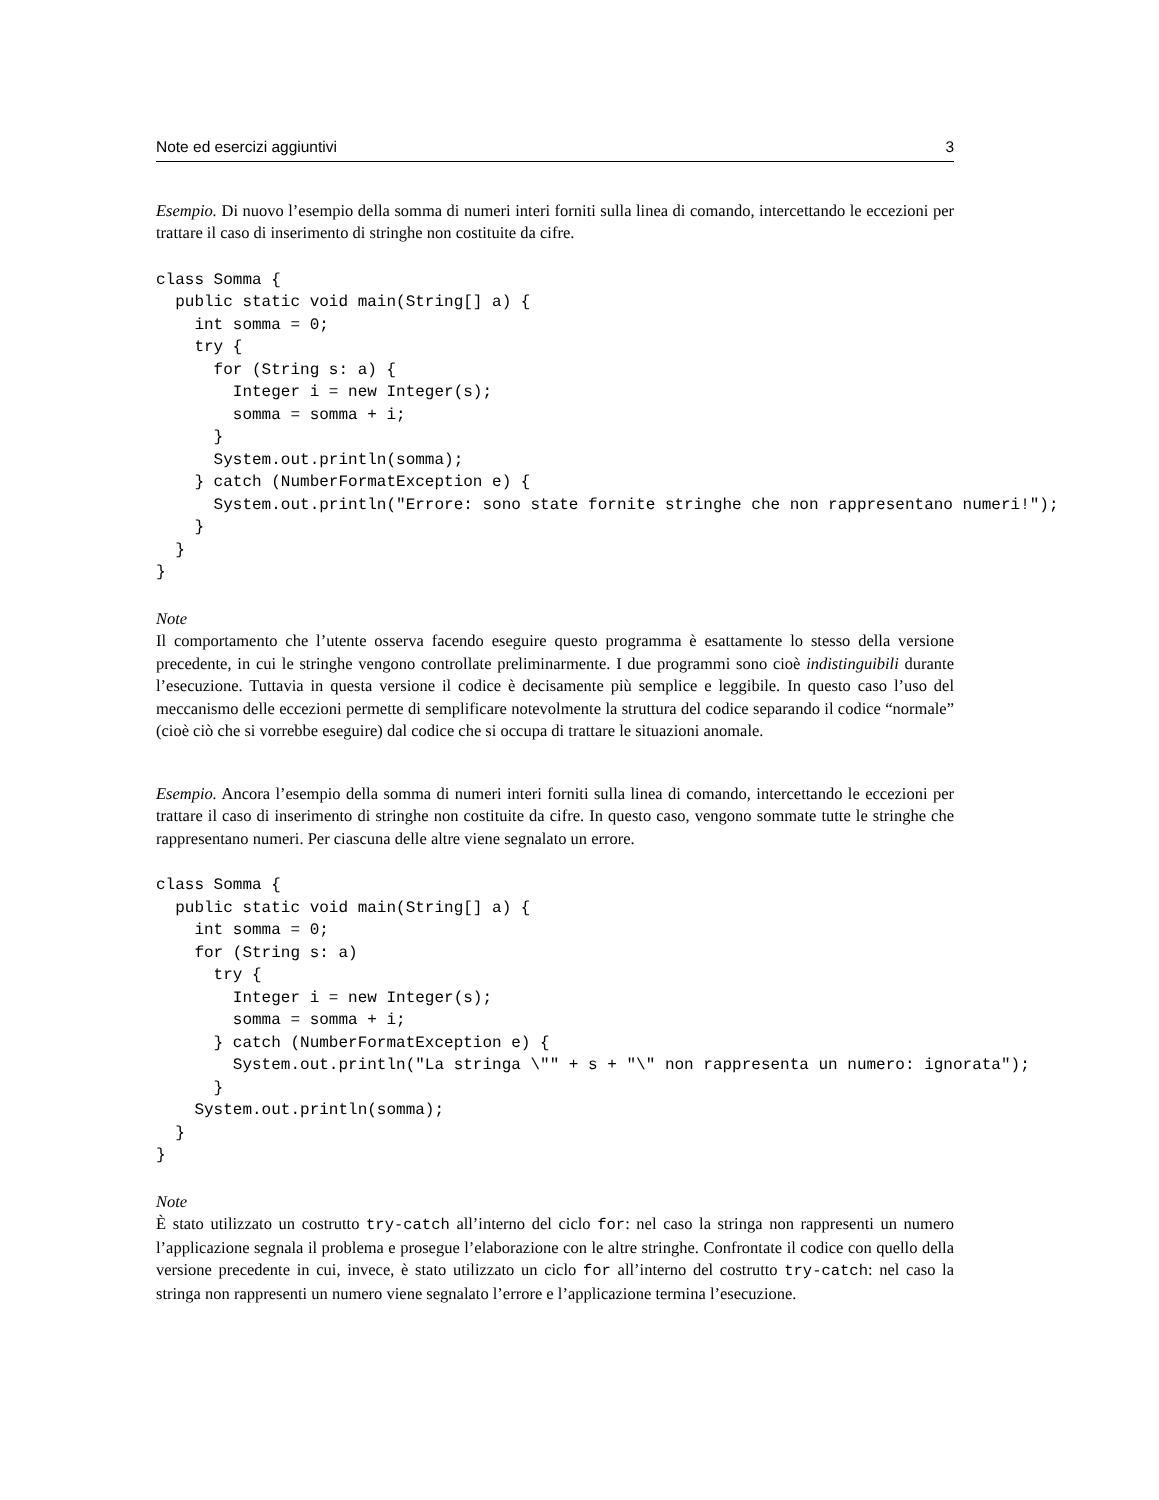Note ed esercizi aggiuntivi 3
Esempio. Di nuovo l’esempio della somma di numeri interi forniti sulla linea di comando, intercettando le eccezioni per trattare il caso di inserimento di stringhe non costituite da cifre.
class Somma {
  public static void main(String[] a) {
    int somma = 0;
    try {
      for (String s: a) {
        Integer i = new Integer(s);
        somma = somma + i;
      }
      System.out.println(somma);
    } catch (NumberFormatException e) {
      System.out.println("Errore: sono state fornite stringhe che non rappresentano numeri!");
    }
  }
}
Note
Il comportamento che l’utente osserva facendo eseguire questo programma è esattamente lo stesso della versione precedente, in cui le stringhe vengono controllate preliminarmente. I due programmi sono cioè indistinguibili durante l’esecuzione. Tuttavia in questa versione il codice è decisamente più semplice e leggibile. In questo caso l’uso del meccanismo delle eccezioni permette di semplificare notevolmente la struttura del codice separando il codice “normale” (cioè ciò che si vorrebbe eseguire) dal codice che si occupa di trattare le situazioni anomale.
Esempio. Ancora l’esempio della somma di numeri interi forniti sulla linea di comando, intercettando le eccezioni per trattare il caso di inserimento di stringhe non costituite da cifre. In questo caso, vengono sommate tutte le stringhe che rappresentano numeri. Per ciascuna delle altre viene segnalato un errore.
class Somma {
  public static void main(String[] a) {
    int somma = 0;
    for (String s: a)
      try {
        Integer i = new Integer(s);
        somma = somma + i;
      } catch (NumberFormatException e) {
        System.out.println("La stringa \"" + s + "\" non rappresenta un numero: ignorata");
      }
    System.out.println(somma);
  }
}
Note
È stato utilizzato un costrutto try-catch all’interno del ciclo for: nel caso la stringa non rappresenti un numero l’applicazione segnala il problema e prosegue l’elaborazione con le altre stringhe. Confrontate il codice con quello della versione precedente in cui, invece, è stato utilizzato un ciclo for all’interno del costrutto try-catch: nel caso la stringa non rappresenti un numero viene segnalato l’errore e l’applicazione termina l’esecuzione.